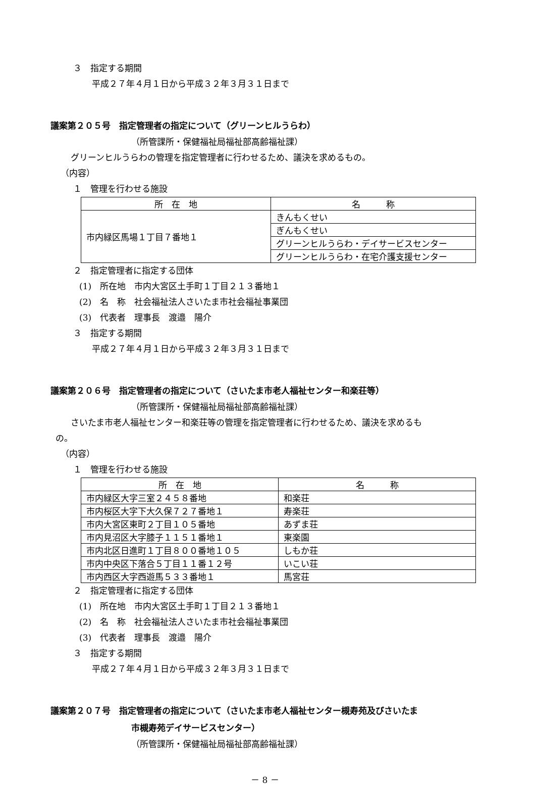３　指定する期間
平成２７年４月１日から平成３２年３月３１日まで
議案第２０５号　指定管理者の指定について（グリーンヒルうらわ）
（所管課所・保健福祉局福祉部高齢福祉課）
グリーンヒルうらわの管理を指定管理者に行わせるため、議決を求めるもの。
（内容）
１　管理を行わせる施設
| 所 在 地 | 名 称 |
| --- | --- |
| 市内緑区馬場１丁目７番地１ | きんもくせい |
| | ぎんもくせい |
| | グリーンヒルうらわ・デイサービスセンター |
| | グリーンヒルうらわ・在宅介護支援センター |
２　指定管理者に指定する団体
(1)　所在地　市内大宮区土手町１丁目２１３番地１
(2)　名　称　社会福祉法人さいたま市社会福祉事業団
(3)　代表者　理事長　渡邉　陽介
３　指定する期間
平成２７年４月１日から平成３２年３月３１日まで
議案第２０６号　指定管理者の指定について（さいたま市老人福祉センター和楽荘等）
（所管課所・保健福祉局福祉部高齢福祉課）
さいたま市老人福祉センター和楽荘等の管理を指定管理者に行わせるため、議決を求めるも
の。
（内容）
１　管理を行わせる施設
| 所 在 地 | 名 称 |
| --- | --- |
| 市内緑区大字三室２４５８番地 | 和楽荘 |
| 市内桜区大字下大久保７２７番地１ | 寿楽荘 |
| 市内大宮区東町２丁目１０５番地 | あずま荘 |
| 市内見沼区大字膝子１１５１番地１ | 東楽園 |
| 市内北区日進町１丁目８００番地１０５ | しもか荘 |
| 市内中央区下落合５丁目１１番１２号 | いこい荘 |
| 市内西区大字西遊馬５３３番地１ | 馬宮荘 |
２　指定管理者に指定する団体
(1)　所在地　市内大宮区土手町１丁目２１３番地１
(2)　名　称　社会福祉法人さいたま市社会福祉事業団
(3)　代表者　理事長　渡邉　陽介
３　指定する期間
平成２７年４月１日から平成３２年３月３１日まで
議案第２０７号　指定管理者の指定について（さいたま市老人福祉センター槻寿苑及びさいたま
市槻寿苑デイサービスセンター）
（所管課所・保健福祉局福祉部高齢福祉課）
－ 8 －